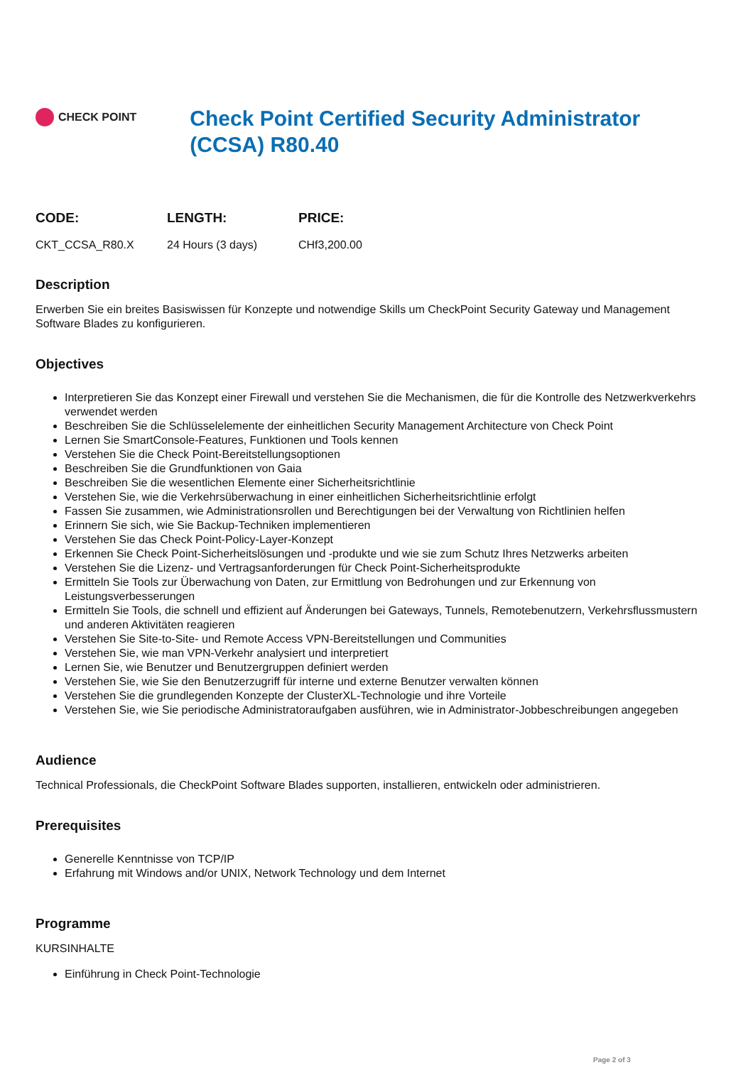CHECK POINT
Check Point Certified Security Administrator (CCSA) R80.40
| CODE: | LENGTH: | PRICE: |
| --- | --- | --- |
| CKT_CCSA_R80.X | 24 Hours (3 days) | CHf3,200.00 |
Description
Erwerben Sie ein breites Basiswissen für Konzepte und notwendige Skills um CheckPoint Security Gateway und Management Software Blades zu konfigurieren.
Objectives
Interpretieren Sie das Konzept einer Firewall und verstehen Sie die Mechanismen, die für die Kontrolle des Netzwerkverkehrs verwendet werden
Beschreiben Sie die Schlüsselelemente der einheitlichen Security Management Architecture von Check Point
Lernen Sie SmartConsole-Features, Funktionen und Tools kennen
Verstehen Sie die Check Point-Bereitstellungsoptionen
Beschreiben Sie die Grundfunktionen von Gaia
Beschreiben Sie die wesentlichen Elemente einer Sicherheitsrichtlinie
Verstehen Sie, wie die Verkehrsüberwachung in einer einheitlichen Sicherheitsrichtlinie erfolgt
Fassen Sie zusammen, wie Administrationsrollen und Berechtigungen bei der Verwaltung von Richtlinien helfen
Erinnern Sie sich, wie Sie Backup-Techniken implementieren
Verstehen Sie das Check Point-Policy-Layer-Konzept
Erkennen Sie Check Point-Sicherheitslösungen und -produkte und wie sie zum Schutz Ihres Netzwerks arbeiten
Verstehen Sie die Lizenz- und Vertragsanforderungen für Check Point-Sicherheitsprodukte
Ermitteln Sie Tools zur Überwachung von Daten, zur Ermittlung von Bedrohungen und zur Erkennung von Leistungsverbesserungen
Ermitteln Sie Tools, die schnell und effizient auf Änderungen bei Gateways, Tunnels, Remotebenutzern, Verkehrsflussmustern und anderen Aktivitäten reagieren
Verstehen Sie Site-to-Site- und Remote Access VPN-Bereitstellungen und Communities
Verstehen Sie, wie man VPN-Verkehr analysiert und interpretiert
Lernen Sie, wie Benutzer und Benutzergruppen definiert werden
Verstehen Sie, wie Sie den Benutzerzugriff für interne und externe Benutzer verwalten können
Verstehen Sie die grundlegenden Konzepte der ClusterXL-Technologie und ihre Vorteile
Verstehen Sie, wie Sie periodische Administratoraufgaben ausführen, wie in Administrator-Jobbeschreibungen angegeben
Audience
Technical Professionals, die CheckPoint Software Blades supporten, installieren, entwickeln oder administrieren.
Prerequisites
Generelle Kenntnisse von TCP/IP
Erfahrung mit Windows and/or UNIX, Network Technology und dem Internet
Programme
KURSINHALTE
Einführung in Check Point-Technologie
Page 2 of 3